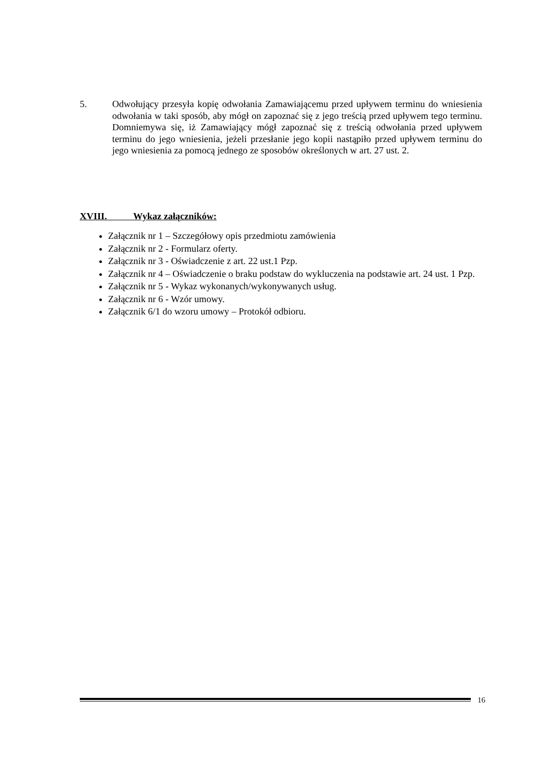5. Odwołujący przesyła kopię odwołania Zamawiającemu przed upływem terminu do wniesienia odwołania w taki sposób, aby mógł on zapoznać się z jego treścią przed upływem tego terminu. Domniemywa się, iż Zamawiający mógł zapoznać się z treścią odwołania przed upływem terminu do jego wniesienia, jeżeli przesłanie jego kopii nastąpiło przed upływem terminu do jego wniesienia za pomocą jednego ze sposobów określonych w art. 27 ust. 2.
XVIII. Wykaz załączników:
Załącznik nr 1 – Szczegółowy opis przedmiotu zamówienia
Załącznik nr 2 - Formularz oferty.
Załącznik nr 3 - Oświadczenie z art. 22 ust.1 Pzp.
Załącznik nr 4 – Oświadczenie o braku podstaw do wykluczenia na podstawie art. 24 ust. 1 Pzp.
Załącznik nr 5 - Wykaz wykonanych/wykonywanych usług.
Załącznik nr 6 - Wzór umowy.
Załącznik 6/1 do wzoru umowy – Protokół odbioru.
16